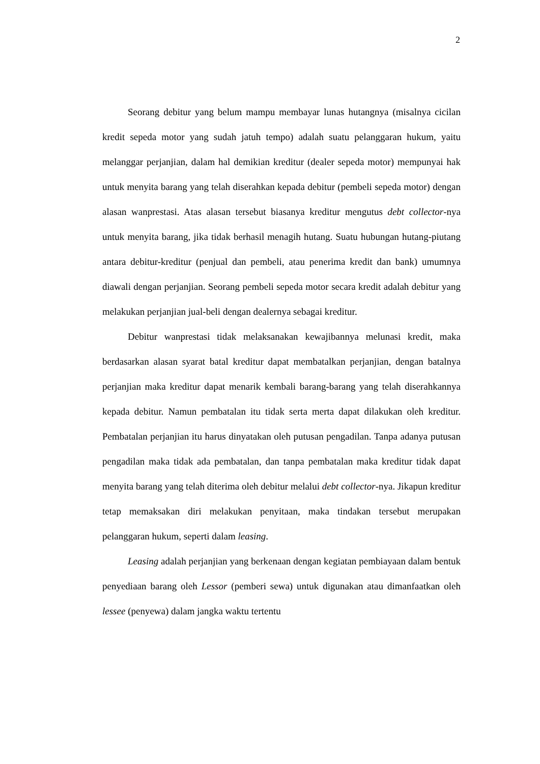2
Seorang debitur yang belum mampu membayar lunas hutangnya (misalnya cicilan kredit sepeda motor yang sudah jatuh tempo) adalah suatu pelanggaran hukum, yaitu melanggar perjanjian, dalam hal demikian kreditur (dealer sepeda motor) mempunyai hak untuk menyita barang yang telah diserahkan kepada debitur (pembeli sepeda motor) dengan alasan wanprestasi. Atas alasan tersebut biasanya kreditur mengutus debt collector-nya untuk menyita barang, jika tidak berhasil menagih hutang. Suatu hubungan hutang-piutang antara debitur-kreditur (penjual dan pembeli, atau penerima kredit dan bank) umumnya diawali dengan perjanjian. Seorang pembeli sepeda motor secara kredit adalah debitur yang melakukan perjanjian jual-beli dengan dealernya sebagai kreditur.
Debitur wanprestasi tidak melaksanakan kewajibannya melunasi kredit, maka berdasarkan alasan syarat batal kreditur dapat membatalkan perjanjian, dengan batalnya perjanjian maka kreditur dapat menarik kembali barang-barang yang telah diserahkannya kepada debitur. Namun pembatalan itu tidak serta merta dapat dilakukan oleh kreditur. Pembatalan perjanjian itu harus dinyatakan oleh putusan pengadilan. Tanpa adanya putusan pengadilan maka tidak ada pembatalan, dan tanpa pembatalan maka kreditur tidak dapat menyita barang yang telah diterima oleh debitur melalui debt collector-nya. Jikapun kreditur tetap memaksakan diri melakukan penyitaan, maka tindakan tersebut merupakan pelanggaran hukum, seperti dalam leasing.
Leasing adalah perjanjian yang berkenaan dengan kegiatan pembiayaan dalam bentuk penyediaan barang oleh Lessor (pemberi sewa) untuk digunakan atau dimanfaatkan oleh lessee (penyewa) dalam jangka waktu tertentu